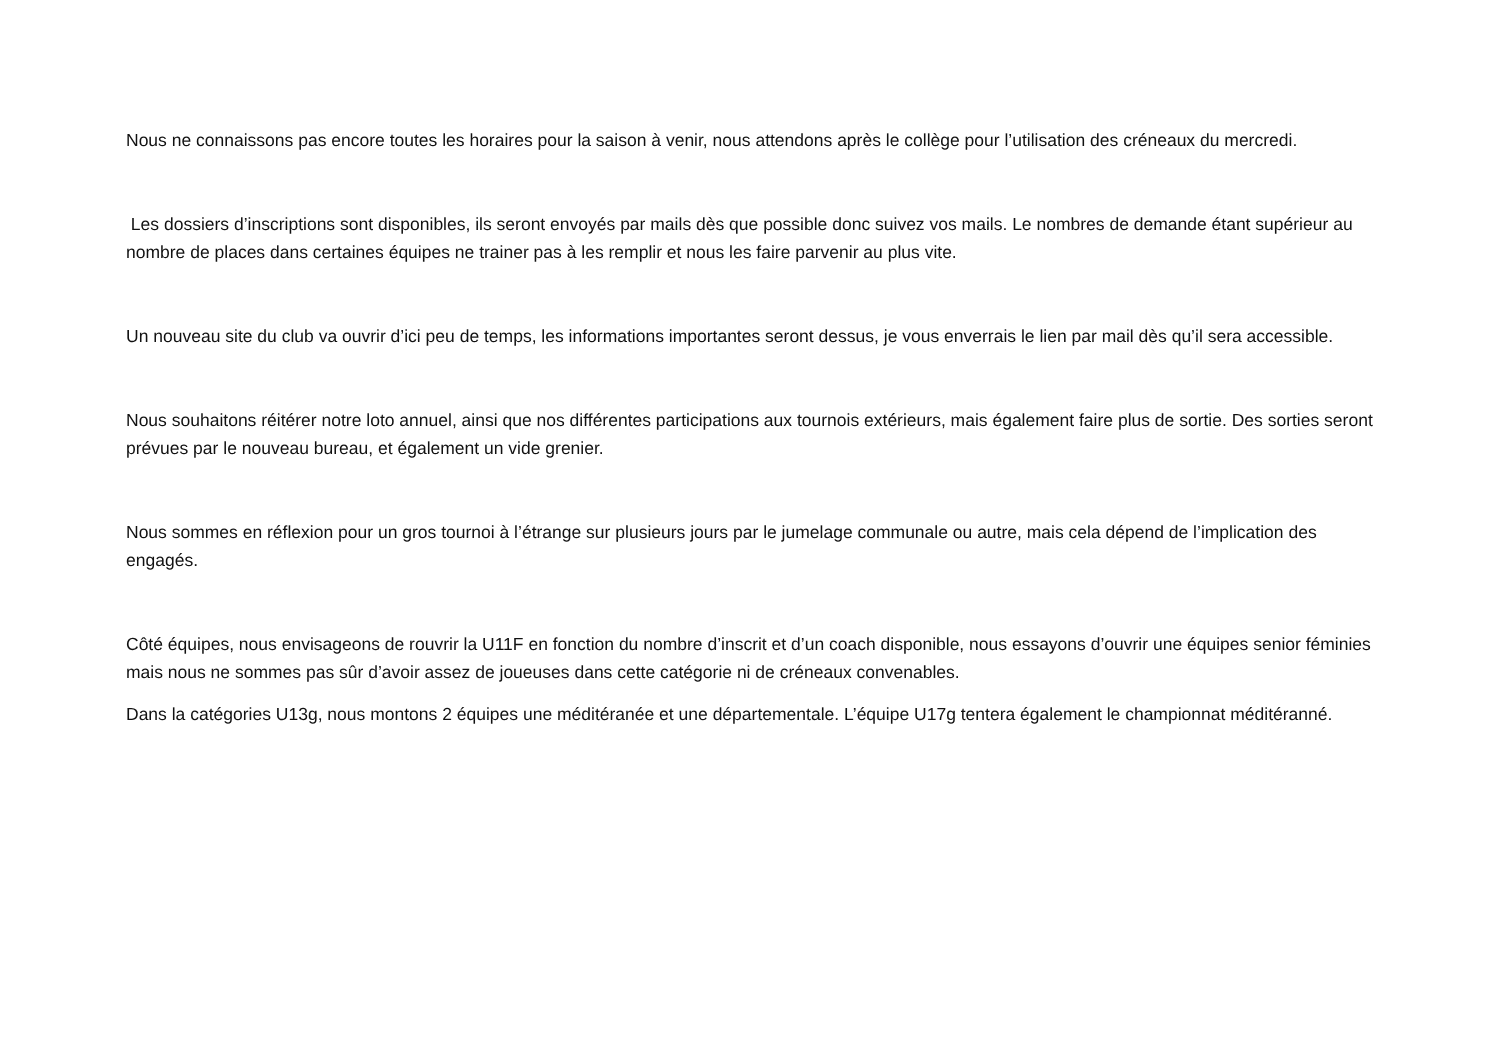Nous ne connaissons pas encore toutes les horaires pour la saison à venir, nous attendons après le collège pour l’utilisation des créneaux du mercredi.
Les dossiers d’inscriptions sont disponibles, ils seront envoyés par mails dès que possible donc suivez vos mails. Le nombres de demande étant supérieur au nombre de places dans certaines équipes ne trainer pas à les remplir et nous les faire parvenir au plus vite.
Un nouveau site du club va ouvrir d’ici peu de temps, les informations importantes seront dessus, je vous enverrais le lien par mail dès qu’il sera accessible.
Nous souhaitons réitérer notre loto annuel, ainsi que nos différentes participations aux tournois extérieurs, mais également faire plus de sortie. Des sorties seront prévues par le nouveau bureau, et également un vide grenier.
Nous sommes en réflexion pour un gros tournoi à l’étrange sur plusieurs jours par le jumelage communale ou autre, mais cela dépend de l’implication des engagés.
Côté équipes, nous envisageons de rouvrir la U11F en fonction du nombre d’inscrit et d’un coach disponible, nous essayons d’ouvrir une équipes senior féminies mais nous ne sommes pas sûr d’avoir assez de joueuses dans cette catégorie ni de créneaux convenables.
Dans la catégories U13g, nous montons 2 équipes une méditéranée et une départementale. L’équipe U17g tentera également le championnat méditéranné.